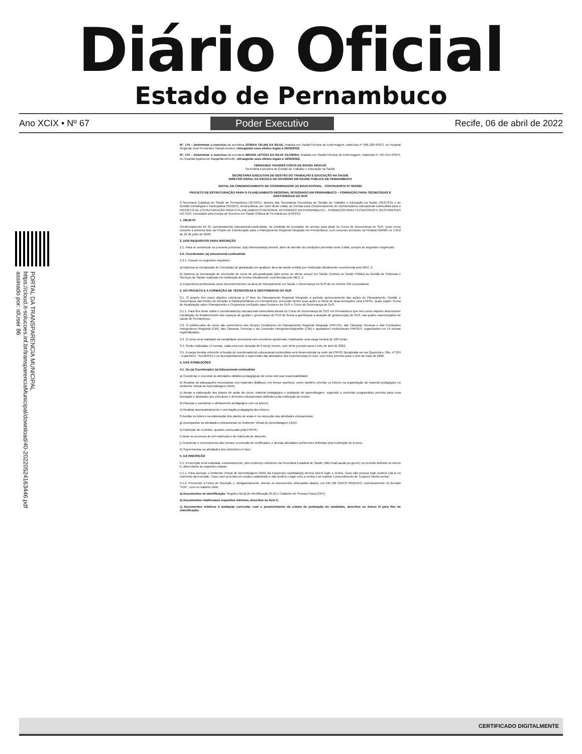Diário Oficial
Estado de Pernambuco
Ano XCIX • Nº 67 Poder Executivo Recife, 06 de abril de 2022
PORTAL DA TRANSPARENCIA MUNICIPAL
https://cloud.it-solucoes.inf.br/transparenciaMunicipal/download/40-20220524163446.pdf
assinado por: idUser 86
Nº. 174 – Determinar o exercício da servidora JOSEFA TELMA DA SILVA, Analista em Saúde/Técnica de Enfermagem, matrícula nº 406.128-4/SES, no Hospital Regional José Fernandes Salsa/Limoeiro, retroagindo seus efeitos legais a 26/02/2022.
Nº. 175 – Determinar o exercício da servidora BRUNA LETÍCIA DA SILVA OLIVEIRA, Analista em Saúde/Técnica de Enfermagem, matrícula nº 437.914-4/SES, no Hospital Agamenon Magalhães/Recife, retroagindo seus efeitos legais a 12/02/2022.
FERNANDA TAVARES COSTA DE SOUSA ARAÚJO
Secretária Executiva de Gestão do Trabalho e Educação na Saúde
SECRETARIA EXECUTIVA DE GESTÃO DO TRABALHO E EDUCAÇÃO NA SAÚDE
DIRETOR GERAL DA ESCOLA DE GOVERNO EM SAÚDE PÚBLICA DE PERNAMBUCO
EDITAL DE CREDENCIAMENTO DE COORDENADOR (A) EDUCACIONAL - CONTEUDISTA Nº 05/2022
PROJETO DE ESTRUTURAÇÃO PARA O PLANEJAMENTO REGIONAL INTEGRADO EM PERNAMBUCO – FORMAÇÃO PARA TÉCNICOS/AS E GESTORES/AS DO SUS
A Secretaria Estadual de Saúde de Pernambuco (SES/PE), através das Secretarias Executivas de Gestão do Trabalho e Educação na Saúde (SEGTES) e de Gestão Estratégica e Participativa (SEGEP), torna pública, por meio deste edital, as normas para Credenciamento de coordenador/a educacional-conteudista para o PROJETO DE ESTRUTURAÇÃO PARA O PLANEJAMENTO REGIONAL INTEGRADO EM PERNAMBUCO – FORMAÇÃO PARA TÉCNICOS/AS E GESTORES/AS DO SUS, executado pela Escola de Governo em Saúde Pública de Pernambuco (ESPPE).
1. OBJETO
Credenciamento de 01 coordenador(a) educacional-conteudista, na condição de prestador de serviço para atuar no Curso de Governança no SUS. Esse curso compõe a primeira fase do Projeto de Estruturação para o Planejamento Regional Integrado em Pernambuco, com recursos previstos na Portaria GM/MS no 1.812 de 22 de julho de 2020.
2. DOS REQUISITOS PARA INSCRIÇÃO
2.1. Para se credenciar no presente processo, o(a) interessado(a) deverá, além de atender às condições previstas neste Edital, cumprir as seguintes exigências:
2.2. Coordenador (a) educacional-conteudista
2.2.1. Possuir os seguintes requisitos:
a) Diploma ou Declaração de Conclusão de graduação em qualquer área da saúde emitido por Instituição oficialmente reconhecida pelo MEC; E
b) Diploma ou Declaração de conclusão de curso de pós-graduação (lato sensu ou stricto sensu) em Saúde Coletiva ou Saúde Pública ou Gestão de Sistemas e Serviços de Saúde realizado em Instituição de Ensino oficialmente reconhecida pelo MEC; E
c) Experiência profissional como docente/instrutor na área de Planejamento em Saúde e Governança no SUS de no mínimo 40h (cumulativa).
3. DO PROJETO E A FORMAÇÃO DE TÉCNICOS/AS E GESTORES/AS DO SUS
3.1. O projeto tem como objetivo estruturar a 1ª fase do Planejamento Regional Integrado a partirdo aprimoramento das ações de Planejamento, Gestão e Governança das Redes de Atenção à Saúdeprioritárias em Pernambuco, prevendo dentre suas ações a oferta de duas formações pela ESPPE, quais sejam: Curso de Atualização sobre Planejamento e Orçamento emSaúde para Gestores do SUS e Curso de Governança do SUS.
3.1.1. Para fins deste edital o coordenador(a) educacional-conteudista atuará no Curso de Governança do SUS em Pernambuco que tem como objetivo desenvolver estratégias de fortalecimento dos espaços de gestão e governança do SUS de forma a aperfeiçoar a atuação de gestores(as) do SUS, nas quatro macrorregiões de saúde de Pernambuco.
3.2. O público-alvo do curso são osmembros dos Grupos Condutores do Planejamento Regional Integrado (PRI-PE), das Câmaras Técnicas e das Comissões Intergestores Regional (CIR), das Câmaras Técnicas e da Comissão IntergestoresBipartite (CIB) e apoiadores institucionais PRI/SES, organizados em 14 turmas regionalizadas.
3.3. O curso será realizado na modalidade presencial com encontros quinzenais, totalizando uma carga horária de 120 horas.
3.4. Serão realizadas 14 turmas, cada uma com duração de 6 (seis) meses, com início previsto para o mês de abril de 2022.
3.5. A carga horária referente à função de coordenador(a) educacional-conteudista será desenvolvida na sede da ESPPE (localizada na rua Quarenta e Oito, nº 224 - Espinheiro - Recife/PE) e no acompanhamento e supervisão das atividades dos instrutores(as) in loco, com início previsto para o mês de maio de 2022.
4. DAS ATRIBUIÇÕES
4.1. Do (a) Coordenador (a) Educacional-conteudista
a) Coordenar e executar as atividades didático-pedagógicas do curso sob sua responsabilidade;
b) Realizar as adequações necessárias nos materiais didáticos, em tempo oportuno, como também orientar os tutores na organização do material pedagógico no Ambiente Virtual de Aprendizagem (AVA);
c) Apoiar a elaboração dos planos de aulas do curso, material pedagógico e avaliação de aprendizagem, seguindo o conteúdo programático previsto para essa formação e alinhados aos princípios e diretrizes educacionais definidos pela instituição de ensino.
d) Planejar e coordenar o alinhamento pedagógico com os tutores;
e) Realizar acompanhamento e orientação pedagógica dos tutores;
f) Auxiliar os tutores na elaboração dos planos de aulas e na execução das atividades educacionais;
g) Acompanhar as atividades educacionais no Ambiente Virtual de Aprendizagem (AVA);
h) Participar de reuniões, quando convocado pela ESPPE;
i) Atuar no processo de pré-matrícula e de matrícula de discente;
j) Coordenar o encerramento das turmas; a emissão de certificados; e demais atividades pertinentes definidas pela Instituição de Ensino.
h) Supervisionar as atividades dos instrutores in loco;
5. DA INSCRIÇÃO
5.1. A inscrição será realizada, exclusivamente, pelo endereço eletrônico da Secretaria Estadual de Saúde (http://ead.saude.pe.gov.br) no período definido no Anexo II, observando as seguintes etapas:
5.1.1. Para acessar o Ambiente Virtual de Aprendizagem (AVA) da Esppeo(a) candidato(a) deverá inserir login e senha. Caso não possua login poderá criá-lo no momento da inscrição. Caso você já tenha um usuário cadastrado e não lembra o login e/ou a senha é só realizar o procedimento de “Esqueci minha senha”.
5.1.2. Preencher a Ficha de Inscrição e, obrigatoriamente, anexar os documentos informados abaixo, em EM UM ÚNICO ARQUIVO, exclusivamente no formato “PDF”, com no máximo 5MB:
a) Documentos de Identificação: Registro Geral de Identificação (R.G) e Cadastro de Pessoa Física (CPF);
b) Documentos relativosaos requisitos mínimos, descritos no item 2;
c) Documentos relativos à avaliação curricular, com o preenchimento da coluna de pontuação do candidato, descritos no Anexo III para fins de classificação.
CERTIFICADO DIGITALMENTE